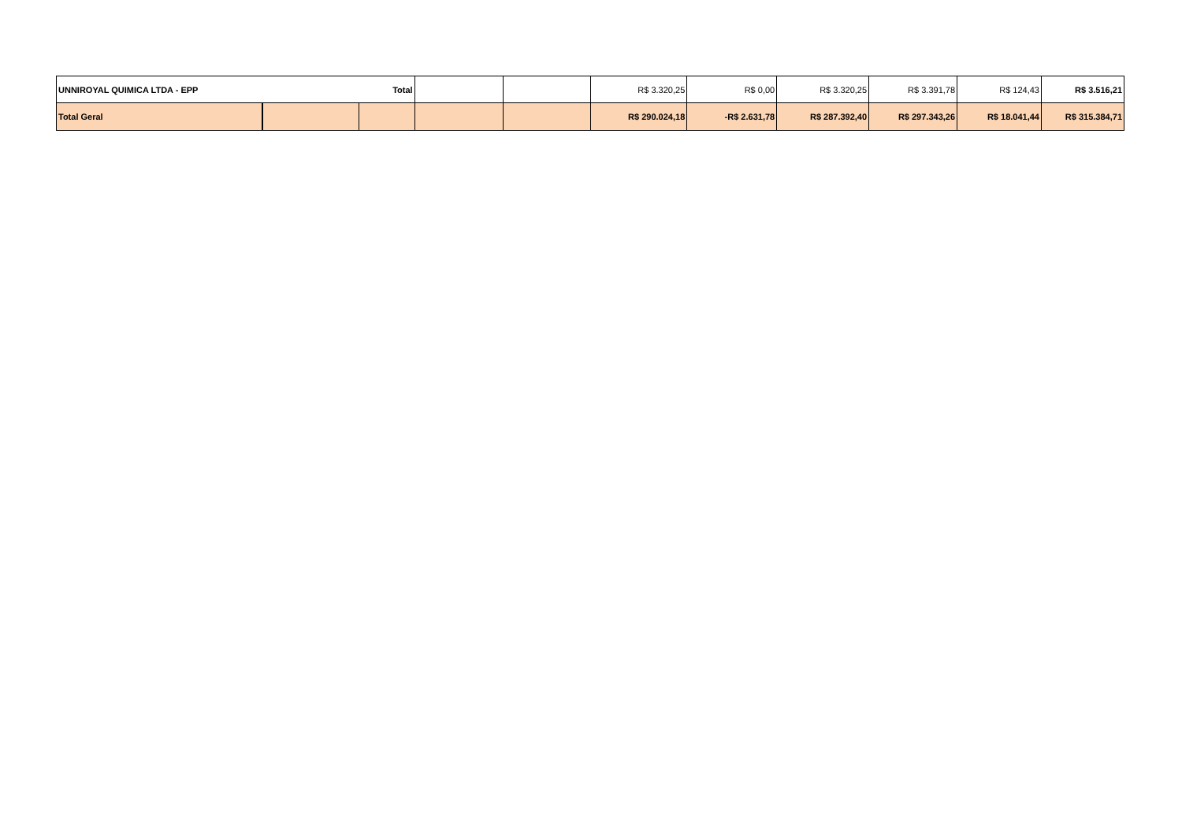| UNNIROYAL QUIMICA LTDA - EPP | | Total | | | R$ 3.320,25 | R$ 0,00 | R$ 3.320,25 | R$ 3.391,78 | R$ 124,43 | R$ 3.516,21 |
| Total Geral | | | | | R$ 290.024,18 | -R$ 2.631,78 | R$ 287.392,40 | R$ 297.343,26 | R$ 18.041,44 | R$ 315.384,71 |